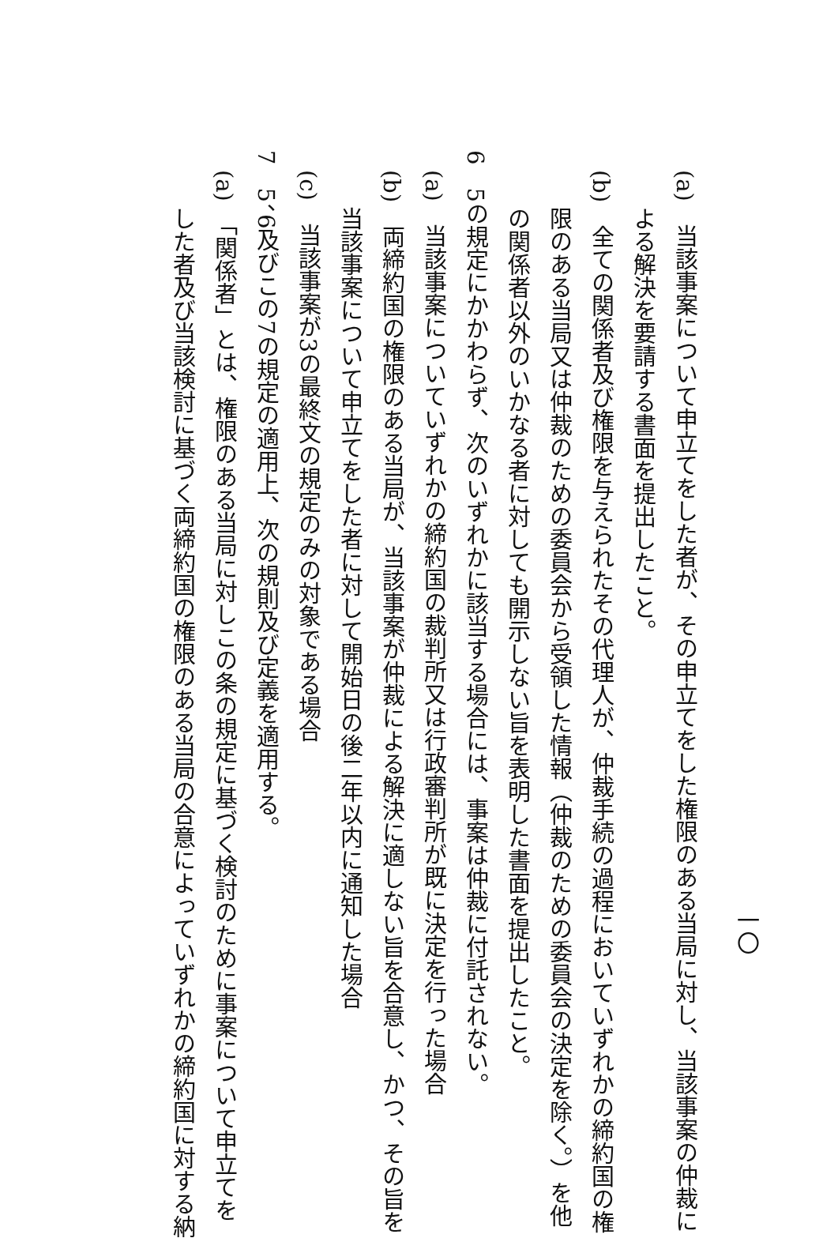一〇
(a)　当該事案について申立てをした者が、その申立てをした権限のある当局に対し、当該事案の仲裁に
よる解決を要請する書面を提出したこと。
(b)　全ての関係者及び権限を与えられたその代理人が、仲裁手続の過程においていずれかの締約国の権
限のある当局又は仲裁のための委員会から受領した情報（仲裁のための委員会の決定を除く。）を他
の関係者以外のいかなる者に対しても開示しない旨を表明した書面を提出したこと。
6　5の規定にかかわらず、次のいずれかに該当する場合には、事案は仲裁に付託されない。
(a)　当該事案についていずれかの締約国の裁判所又は行政審判所が既に決定を行った場合
(b)　両締約国の権限のある当局が、当該事案が仲裁による解決に適しない旨を合意し、かつ、その旨を
当該事案について申立てをした者に対して開始日の後二年以内に通知した場合
(c)　当該事案が3の最終文の規定のみの対象である場合
7　5、6及びこの7の規定の適用上、次の規則及び定義を適用する。
(a)　「関係者」とは、権限のある当局に対しこの条の規定に基づく検討のために事案について申立てを
した者及び当該検討に基づく両締約国の権限のある当局の合意によっていずれかの締約国に対する納